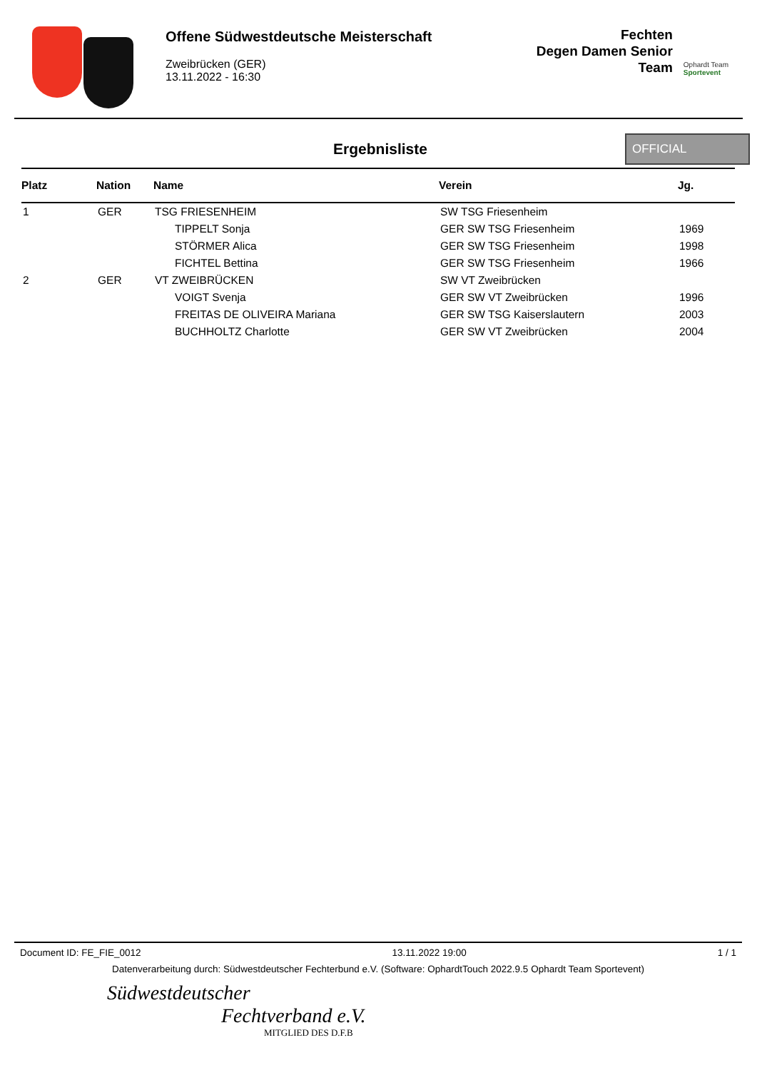Offene Südwestdeutsche Meisterschaft
Zweibrücken (GER)
13.11.2022 - 16:30
Fechten
Degen Damen Senior
Team
Ophardt Team
Sportevent
Ergebnisliste
OFFICIAL
| Platz | Nation | Name | Verein | Jg. |
| --- | --- | --- | --- | --- |
| 1 | GER | TSG FRIESENHEIM | SW TSG Friesenheim | |
| | | TIPPELT Sonja | GER SW TSG Friesenheim | 1969 |
| | | STÖRMER Alica | GER SW TSG Friesenheim | 1998 |
| | | FICHTEL Bettina | GER SW TSG Friesenheim | 1966 |
| 2 | GER | VT ZWEIBRÜCKEN | SW VT Zweibrücken | |
| | | VOIGT Svenja | GER SW VT Zweibrücken | 1996 |
| | | FREITAS DE OLIVEIRA Mariana | GER SW TSG Kaiserslautern | 2003 |
| | | BUCHHOLTZ Charlotte | GER SW VT Zweibrücken | 2004 |
Document ID: FE_FIE_0012 13.11.2022 19:00 1 / 1
Datenverarbeitung durch: Südwestdeutscher Fechterbund e.V. (Software: OphardtTouch 2022.9.5 Ophardt Team Sportevent)
Südwestdeutscher
Fechtverband e.V.
MITGLIED DES D.F.B